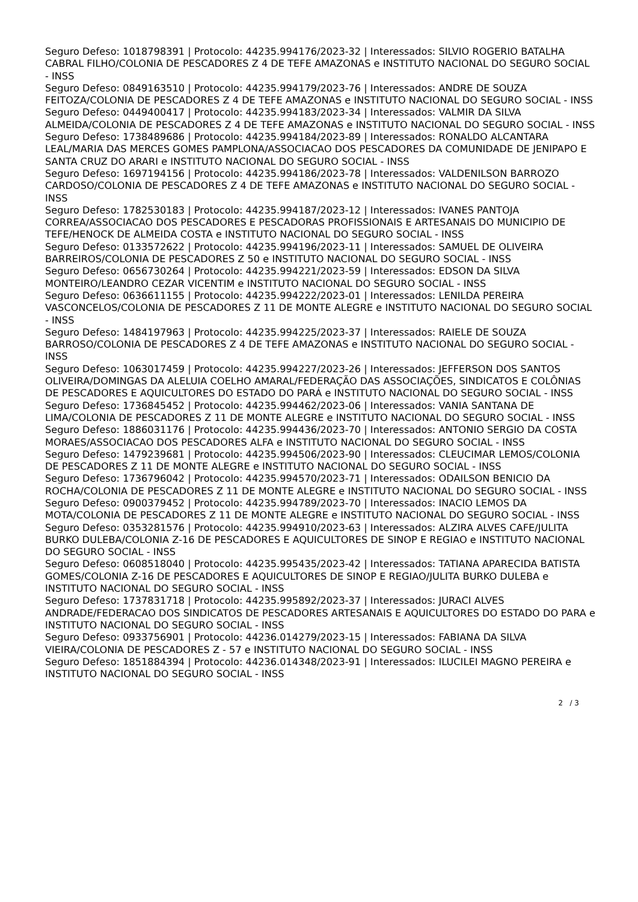Seguro Defeso: 1018798391 | Protocolo: 44235.994176/2023-32 | Interessados: SILVIO ROGERIO BATALHA CABRAL FILHO/COLONIA DE PESCADORES Z 4 DE TEFE AMAZONAS e INSTITUTO NACIONAL DO SEGURO SOCIAL - INSS
Seguro Defeso: 0849163510 | Protocolo: 44235.994179/2023-76 | Interessados: ANDRE DE SOUZA FEITOZA/COLONIA DE PESCADORES Z 4 DE TEFE AMAZONAS e INSTITUTO NACIONAL DO SEGURO SOCIAL - INSS
Seguro Defeso: 0449400417 | Protocolo: 44235.994183/2023-34 | Interessados: VALMIR DA SILVA ALMEIDA/COLONIA DE PESCADORES Z 4 DE TEFE AMAZONAS e INSTITUTO NACIONAL DO SEGURO SOCIAL - INSS
Seguro Defeso: 1738489686 | Protocolo: 44235.994184/2023-89 | Interessados: RONALDO ALCANTARA LEAL/MARIA DAS MERCES GOMES PAMPLONA/ASSOCIACAO DOS PESCADORES DA COMUNIDADE DE JENIPAPO E SANTA CRUZ DO ARARI e INSTITUTO NACIONAL DO SEGURO SOCIAL - INSS
Seguro Defeso: 1697194156 | Protocolo: 44235.994186/2023-78 | Interessados: VALDENILSON BARROZO CARDOSO/COLONIA DE PESCADORES Z 4 DE TEFE AMAZONAS e INSTITUTO NACIONAL DO SEGURO SOCIAL - INSS
Seguro Defeso: 1782530183 | Protocolo: 44235.994187/2023-12 | Interessados: IVANES PANTOJA CORREA/ASSOCIACAO DOS PESCADORES E PESCADORAS PROFISSIONAIS E ARTESANAIS DO MUNICIPIO DE TEFE/HENOCK DE ALMEIDA COSTA e INSTITUTO NACIONAL DO SEGURO SOCIAL - INSS
Seguro Defeso: 0133572622 | Protocolo: 44235.994196/2023-11 | Interessados: SAMUEL DE OLIVEIRA BARREIROS/COLONIA DE PESCADORES Z 50 e INSTITUTO NACIONAL DO SEGURO SOCIAL - INSS
Seguro Defeso: 0656730264 | Protocolo: 44235.994221/2023-59 | Interessados: EDSON DA SILVA MONTEIRO/LEANDRO CEZAR VICENTIM e INSTITUTO NACIONAL DO SEGURO SOCIAL - INSS
Seguro Defeso: 0636611155 | Protocolo: 44235.994222/2023-01 | Interessados: LENILDA PEREIRA VASCONCELOS/COLONIA DE PESCADORES Z 11 DE MONTE ALEGRE e INSTITUTO NACIONAL DO SEGURO SOCIAL - INSS
Seguro Defeso: 1484197963 | Protocolo: 44235.994225/2023-37 | Interessados: RAIELE DE SOUZA BARROSO/COLONIA DE PESCADORES Z 4 DE TEFE AMAZONAS e INSTITUTO NACIONAL DO SEGURO SOCIAL - INSS
Seguro Defeso: 1063017459 | Protocolo: 44235.994227/2023-26 | Interessados: JEFFERSON DOS SANTOS OLIVEIRA/DOMINGAS DA ALELUIA COELHO AMARAL/FEDERAÇÃO DAS ASSOCIAÇÕES, SINDICATOS E COLÔNIAS DE PESCADORES E AQUICULTORES DO ESTADO DO PARÁ e INSTITUTO NACIONAL DO SEGURO SOCIAL - INSS
Seguro Defeso: 1736845452 | Protocolo: 44235.994462/2023-06 | Interessados: VANIA SANTANA DE LIMA/COLONIA DE PESCADORES Z 11 DE MONTE ALEGRE e INSTITUTO NACIONAL DO SEGURO SOCIAL - INSS
Seguro Defeso: 1886031176 | Protocolo: 44235.994436/2023-70 | Interessados: ANTONIO SERGIO DA COSTA MORAES/ASSOCIACAO DOS PESCADORES ALFA e INSTITUTO NACIONAL DO SEGURO SOCIAL - INSS
Seguro Defeso: 1479239681 | Protocolo: 44235.994506/2023-90 | Interessados: CLEUCIMAR LEMOS/COLONIA DE PESCADORES Z 11 DE MONTE ALEGRE e INSTITUTO NACIONAL DO SEGURO SOCIAL - INSS
Seguro Defeso: 1736796042 | Protocolo: 44235.994570/2023-71 | Interessados: ODAILSON BENICIO DA ROCHA/COLONIA DE PESCADORES Z 11 DE MONTE ALEGRE e INSTITUTO NACIONAL DO SEGURO SOCIAL - INSS
Seguro Defeso: 0900379452 | Protocolo: 44235.994789/2023-70 | Interessados: INACIO LEMOS DA MOTA/COLONIA DE PESCADORES Z 11 DE MONTE ALEGRE e INSTITUTO NACIONAL DO SEGURO SOCIAL - INSS
Seguro Defeso: 0353281576 | Protocolo: 44235.994910/2023-63 | Interessados: ALZIRA ALVES CAFE/JULITA BURKO DULEBA/COLONIA Z-16 DE PESCADORES E AQUICULTORES DE SINOP E REGIAO e INSTITUTO NACIONAL DO SEGURO SOCIAL - INSS
Seguro Defeso: 0608518040 | Protocolo: 44235.995435/2023-42 | Interessados: TATIANA APARECIDA BATISTA GOMES/COLONIA Z-16 DE PESCADORES E AQUICULTORES DE SINOP E REGIAO/JULITA BURKO DULEBA e INSTITUTO NACIONAL DO SEGURO SOCIAL - INSS
Seguro Defeso: 1737831718 | Protocolo: 44235.995892/2023-37 | Interessados: JURACI ALVES ANDRADE/FEDERACAO DOS SINDICATOS DE PESCADORES ARTESANAIS E AQUICULTORES DO ESTADO DO PARA e INSTITUTO NACIONAL DO SEGURO SOCIAL - INSS
Seguro Defeso: 0933756901 | Protocolo: 44236.014279/2023-15 | Interessados: FABIANA DA SILVA VIEIRA/COLONIA DE PESCADORES Z - 57 e INSTITUTO NACIONAL DO SEGURO SOCIAL - INSS
Seguro Defeso: 1851884394 | Protocolo: 44236.014348/2023-91 | Interessados: ILUCILEI MAGNO PEREIRA e INSTITUTO NACIONAL DO SEGURO SOCIAL - INSS
2 / 3